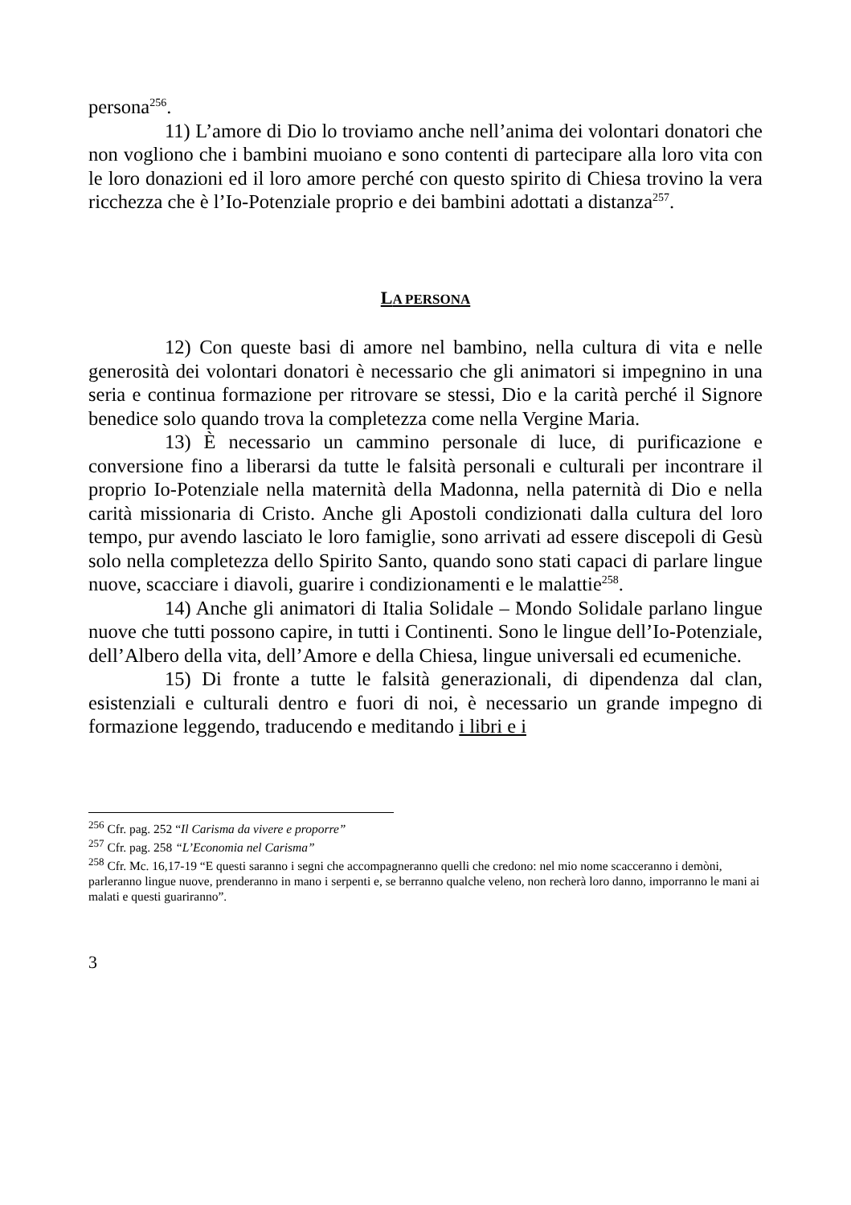persona<sup>256</sup>.
11) L’amore di Dio lo troviamo anche nell’anima dei volontari donatori che non vogliono che i bambini muoiano e sono contenti di partecipare alla loro vita con le loro donazioni ed il loro amore perché con questo spirito di Chiesa trovino la vera ricchezza che è l’Io-Potenziale proprio e dei bambini adottati a distanza<sup>257</sup>.
LA PERSONA
12) Con queste basi di amore nel bambino, nella cultura di vita e nelle generosità dei volontari donatori è necessario che gli animatori si impegnino in una seria e continua formazione per ritrovare se stessi, Dio e la carità perché il Signore benedice solo quando trova la completezza come nella Vergine Maria.
13) È necessario un cammino personale di luce, di purificazione e conversione fino a liberarsi da tutte le falsità personali e culturali per incontrare il proprio Io-Potenziale nella maternità della Madonna, nella paternità di Dio e nella carità missionaria di Cristo. Anche gli Apostoli condizionati dalla cultura del loro tempo, pur avendo lasciato le loro famiglie, sono arrivati ad essere discepoli di Gesù solo nella completezza dello Spirito Santo, quando sono stati capaci di parlare lingue nuove, scacciare i diavoli, guarire i condizionamenti e le malattie<sup>258</sup>.
14) Anche gli animatori di Italia Solidale – Mondo Solidale parlano lingue nuove che tutti possono capire, in tutti i Continenti. Sono le lingue dell’Io-Potenziale, dell’Albero della vita, dell’Amore e della Chiesa, lingue universali ed ecumeniche.
15) Di fronte a tutte le falsità generazionali, di dipendenza dal clan, esistenziali e culturali dentro e fuori di noi, è necessario un grande impegno di formazione leggendo, traducendo e meditando i libri e i
<sup>256</sup> Cfr. pag. 252 “Il Carisma da vivere e proporre”
<sup>257</sup> Cfr. pag. 258 “L’Economia nel Carisma”
<sup>258</sup> Cfr. Mc. 16,17-19 “E questi saranno i segni che accompagneranno quelli che credono: nel mio nome scacceranno i demòni, parleranno lingue nuove, prenderanno in mano i serpenti e, se berranno qualche veleno, non recherà loro danno, imporranno le mani ai malati e questi guariranno”.
3